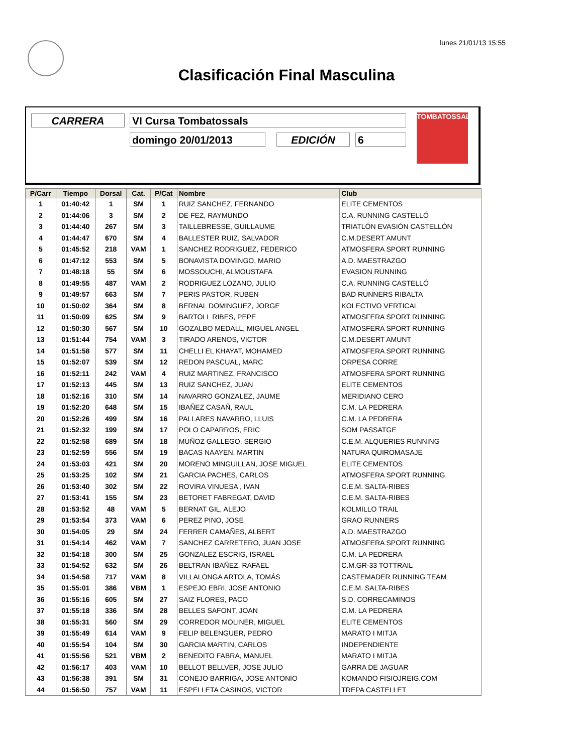lunes 21/01/13 15:55
Clasificación Final Masculina
CARRERA VI Cursa Tombatossals
domingo 20/01/2013 EDICIÓN 6
TOMBATOSSALS
| P/Carr | Tiempo | Dorsal | Cat. | P/Cat | Nombre | Club |
| --- | --- | --- | --- | --- | --- | --- |
| 1 | 01:40:42 | 1 | SM | 1 | RUIZ SANCHEZ, FERNANDO | ELITE CEMENTOS |
| 2 | 01:44:06 | 3 | SM | 2 | DE FEZ, RAYMUNDO | C.A. RUNNING CASTELLÓ |
| 3 | 01:44:40 | 267 | SM | 3 | TAILLEBRESSE, GUILLAUME | TRIATLÓN EVASIÓN CASTELLÓN |
| 4 | 01:44:47 | 670 | SM | 4 | BALLESTER RUIZ, SALVADOR | C.M.DESERT AMUNT |
| 5 | 01:45:52 | 218 | VAM | 1 | SANCHEZ RODRIGUEZ, FEDERICO | ATMOSFERA SPORT RUNNING |
| 6 | 01:47:12 | 553 | SM | 5 | BONAVISTA DOMINGO, MARIO | A.D. MAESTRAZGO |
| 7 | 01:48:18 | 55 | SM | 6 | MOSSOUCHI, ALMOUSTAFA | EVASION RUNNING |
| 8 | 01:49:55 | 487 | VAM | 2 | RODRIGUEZ LOZANO, JULIO | C.A. RUNNING CASTELLÓ |
| 9 | 01:49:57 | 663 | SM | 7 | PERIS PASTOR, RUBEN | BAD RUNNERS RIBALTA |
| 10 | 01:50:02 | 364 | SM | 8 | BERNAL DOMINGUEZ, JORGE | KOLECTIVO VERTICAL |
| 11 | 01:50:09 | 625 | SM | 9 | BARTOLL RIBES, PEPE | ATMOSFERA SPORT RUNNING |
| 12 | 01:50:30 | 567 | SM | 10 | GOZALBO MEDALL, MIGUEL ANGEL | ATMOSFERA SPORT RUNNING |
| 13 | 01:51:44 | 754 | VAM | 3 | TIRADO ARENOS, VICTOR | C.M.DESERT AMUNT |
| 14 | 01:51:58 | 577 | SM | 11 | CHELLI EL KHAYAT, MOHAMED | ATMOSFERA SPORT RUNNING |
| 15 | 01:52:07 | 539 | SM | 12 | REDON PASCUAL, MARC | ORPESA CORRE |
| 16 | 01:52:11 | 242 | VAM | 4 | RUIZ MARTINEZ, FRANCISCO | ATMOSFERA SPORT RUNNING |
| 17 | 01:52:13 | 445 | SM | 13 | RUIZ SANCHEZ, JUAN | ELITE CEMENTOS |
| 18 | 01:52:16 | 310 | SM | 14 | NAVARRO GONZALEZ, JAUME | MERIDIANO CERO |
| 19 | 01:52:20 | 648 | SM | 15 | IBAÑEZ CASAÑ, RAUL | C.M. LA PEDRERA |
| 20 | 01:52:26 | 499 | SM | 16 | PALLARES NAVARRO, LLUIS | C.M. LA PEDRERA |
| 21 | 01:52:32 | 199 | SM | 17 | POLO CAPARROS, ERIC | SOM PASSATGE |
| 22 | 01:52:58 | 689 | SM | 18 | MUÑOZ GALLEGO, SERGIO | C.E.M. ALQUERIES RUNNING |
| 23 | 01:52:59 | 556 | SM | 19 | BACAS NAAYEN, MARTIN | NATURA QUIROMASAJE |
| 24 | 01:53:03 | 421 | SM | 20 | MORENO MINGUILLAN, JOSE MIGUEL | ELITE CEMENTOS |
| 25 | 01:53:25 | 102 | SM | 21 | GARCIA PACHES, CARLOS | ATMOSFERA SPORT RUNNING |
| 26 | 01:53:40 | 302 | SM | 22 | ROVIRA VINUESA , IVAN | C.E.M. SALTA-RIBES |
| 27 | 01:53:41 | 155 | SM | 23 | BETORET FABREGAT, DAVID | C.E.M. SALTA-RIBES |
| 28 | 01:53:52 | 48 | VAM | 5 | BERNAT GIL, ALEJO | KOLMILLO TRAIL |
| 29 | 01:53:54 | 373 | VAM | 6 | PEREZ PINO, JOSE | GRAO RUNNERS |
| 30 | 01:54:05 | 29 | SM | 24 | FERRER CAMAÑES, ALBERT | A.D. MAESTRAZGO |
| 31 | 01:54:14 | 462 | VAM | 7 | SANCHEZ CARRETERO, JUAN JOSE | ATMOSFERA SPORT RUNNING |
| 32 | 01:54:18 | 300 | SM | 25 | GONZALEZ ESCRIG, ISRAEL | C.M. LA PEDRERA |
| 33 | 01:54:52 | 632 | SM | 26 | BELTRAN IBAÑEZ, RAFAEL | C.M.GR-33 TOTTRAIL |
| 34 | 01:54:58 | 717 | VAM | 8 | VILLALONGA ARTOLA, TOMÁS | CASTEMADER RUNNING TEAM |
| 35 | 01:55:01 | 386 | VBM | 1 | ESPEJO EBRI, JOSE ANTONIO | C.E.M. SALTA-RIBES |
| 36 | 01:55:16 | 605 | SM | 27 | SAIZ FLORES, PACO | S.D. CORRECAMINOS |
| 37 | 01:55:18 | 336 | SM | 28 | BELLES SAFONT, JOAN | C.M. LA PEDRERA |
| 38 | 01:55:31 | 560 | SM | 29 | CORREDOR MOLINER, MIGUEL | ELITE CEMENTOS |
| 39 | 01:55:49 | 614 | VAM | 9 | FELIP BELENGUER, PEDRO | MARATO I MITJA |
| 40 | 01:55:54 | 104 | SM | 30 | GARCIA MARTIN, CARLOS | INDEPENDIENTE |
| 41 | 01:55:56 | 521 | VBM | 2 | BENEDITO FABRA, MANUEL | MARATO I MITJA |
| 42 | 01:56:17 | 403 | VAM | 10 | BELLOT BELLVER, JOSE JULIO | GARRA DE JAGUAR |
| 43 | 01:56:38 | 391 | SM | 31 | CONEJO BARRIGA, JOSE ANTONIO | KOMANDO FISIOJREIG.COM |
| 44 | 01:56:50 | 757 | VAM | 11 | ESPELLETA CASINOS, VICTOR | TREPA CASTELLET |